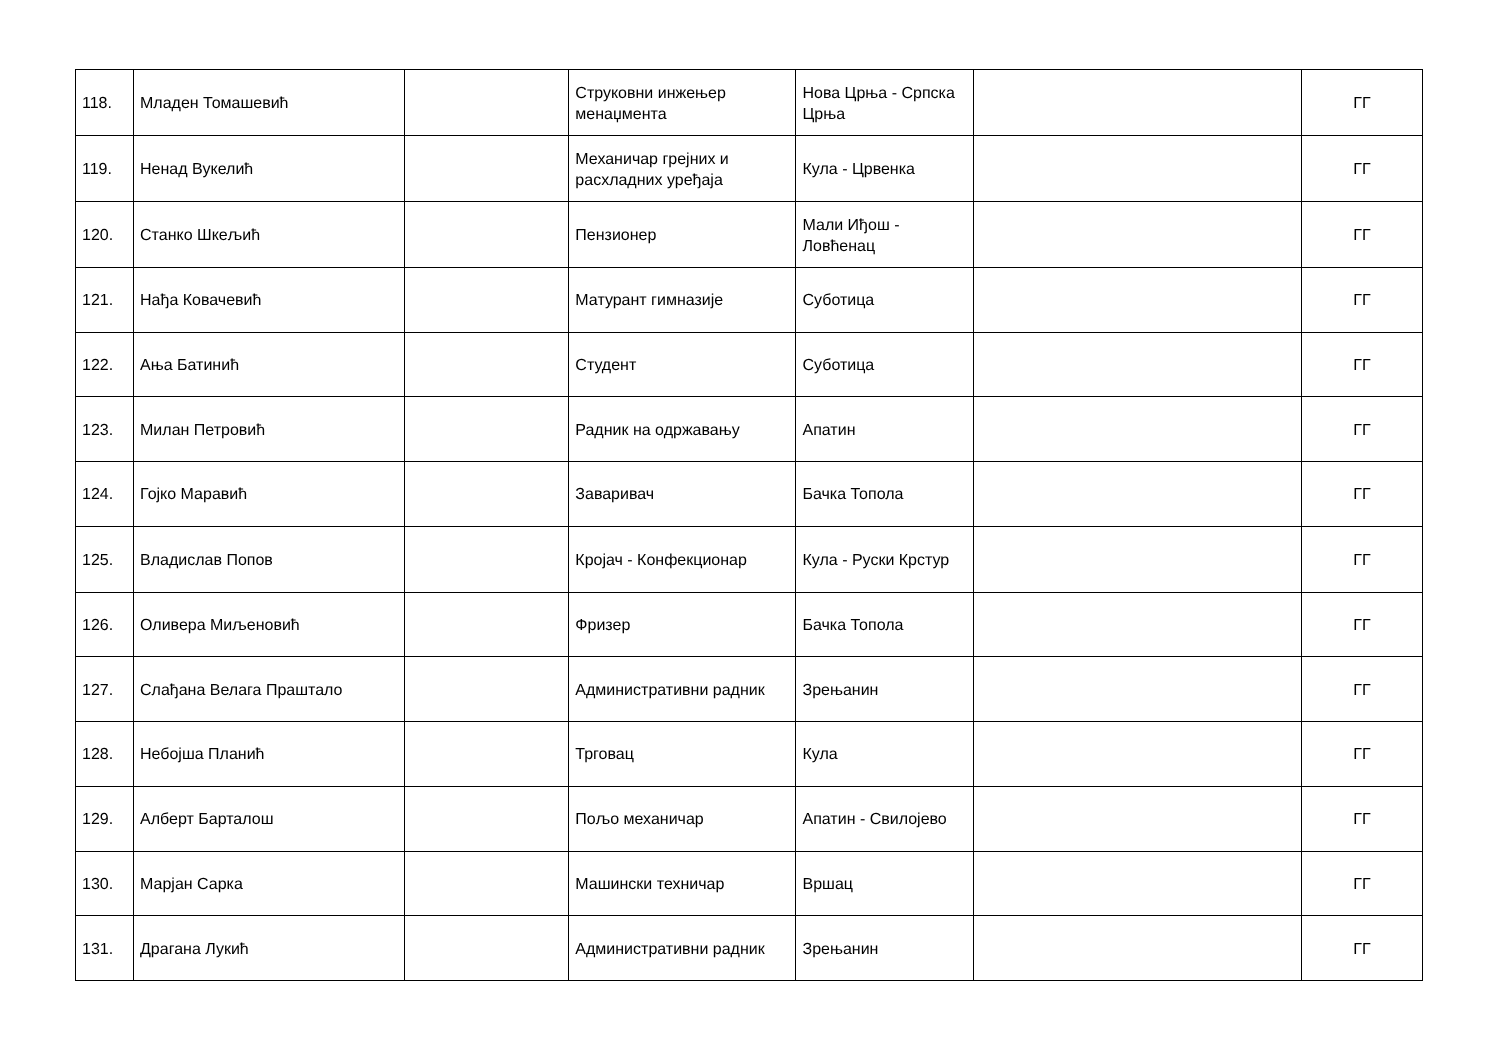| 118. | Младен Томашевић | | Струковни инжењер менаџмента | Нова Црња - Српска Црња | | ГГ |
| 119. | Ненад Вукелић | | Механичар грејних и расхладних уређаја | Кула - Црвенка | | ГГ |
| 120. | Станко Шкељић | | Пензионер | Мали Иђош - Ловћенац | | ГГ |
| 121. | Нађа Ковачевић | | Матурант гимназије | Суботица | | ГГ |
| 122. | Ања Батинић | | Студент | Суботица | | ГГ |
| 123. | Милан Петровић | | Радник на одржавању | Апатин | | ГГ |
| 124. | Гојко Маравић | | Заваривач | Бачка Топола | | ГГ |
| 125. | Владислав Попов | | Кројач - Конфекционар | Кула - Руски Крстур | | ГГ |
| 126. | Оливера Миљеновић | | Фризер | Бачка Топола | | ГГ |
| 127. | Слађана Велага Праштало | | Административни радник | Зрењанин | | ГГ |
| 128. | Небојша Планић | | Трговац | Кула | | ГГ |
| 129. | Алберт Барталош | | Пољо механичар | Апатин - Свилојево | | ГГ |
| 130. | Марјан Сарка | | Машински техничар | Вршац | | ГГ |
| 131. | Драгана Лукић | | Административни радник | Зрењанин | | ГГ |